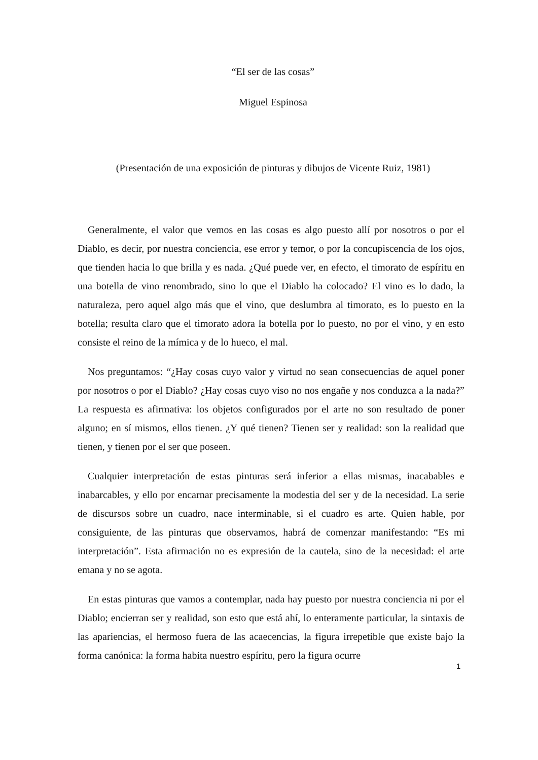“El ser de las cosas”
Miguel Espinosa
(Presentación de una exposición de pinturas y dibujos de Vicente Ruiz, 1981)
Generalmente, el valor que vemos en las cosas es algo puesto allí por nosotros o por el Diablo, es decir, por nuestra conciencia, ese error y temor, o por la concupiscencia de los ojos, que tienden hacia lo que brilla y es nada. ¿Qué puede ver, en efecto, el timorato de espíritu en una botella de vino renombrado, sino lo que el Diablo ha colocado? El vino es lo dado, la naturaleza, pero aquel algo más que el vino, que deslumbra al timorato, es lo puesto en la botella; resulta claro que el timorato adora la botella por lo puesto, no por el vino, y en esto consiste el reino de la mímica y de lo hueco, el mal.
Nos preguntamos: “¿Hay cosas cuyo valor y virtud no sean consecuencias de aquel poner por nosotros o por el Diablo? ¿Hay cosas cuyo viso no nos engañe y nos conduzca a la nada?” La respuesta es afirmativa: los objetos configurados por el arte no son resultado de poner alguno; en sí mismos, ellos tienen. ¿Y qué tienen? Tienen ser y realidad: son la realidad que tienen, y tienen por el ser que poseen.
Cualquier interpretación de estas pinturas será inferior a ellas mismas, inacabables e inabarcables, y ello por encarnar precisamente la modestia del ser y de la necesidad. La serie de discursos sobre un cuadro, nace interminable, si el cuadro es arte. Quien hable, por consiguiente, de las pinturas que observamos, habrá de comenzar manifestando: “Es mi interpretación”. Esta afirmación no es expresión de la cautela, sino de la necesidad: el arte emana y no se agota.
En estas pinturas que vamos a contemplar, nada hay puesto por nuestra conciencia ni por el Diablo; encierran ser y realidad, son esto que está ahí, lo enteramente particular, la sintaxis de las apariencias, el hermoso fuera de las acaecencias, la figura irrepetible que existe bajo la forma canónica: la forma habita nuestro espíritu, pero la figura ocurre
1